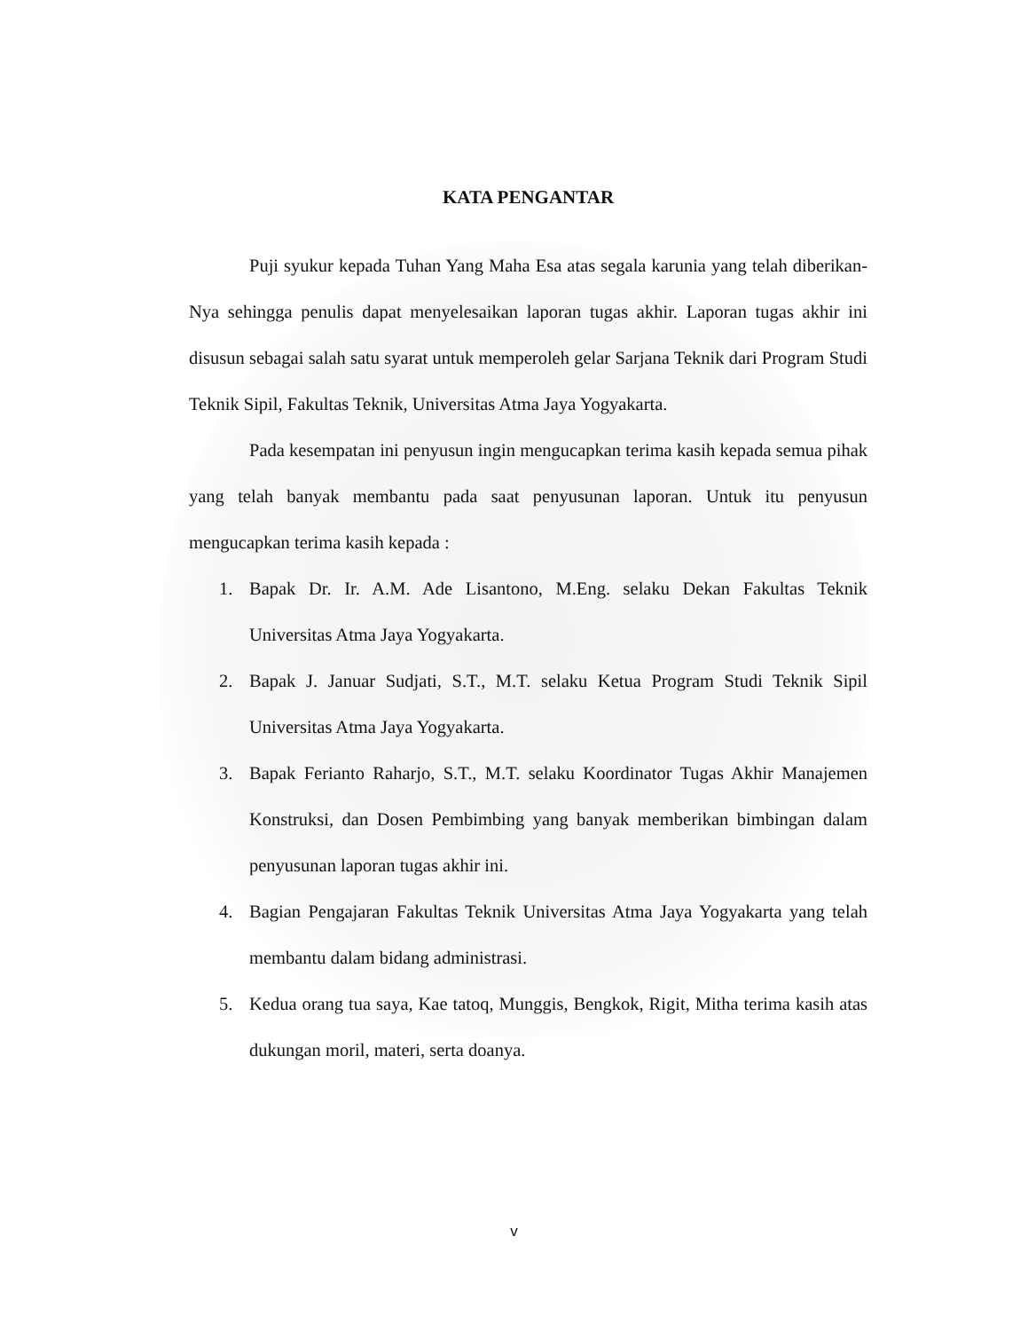KATA PENGANTAR
Puji syukur kepada Tuhan Yang Maha Esa atas segala karunia yang telah diberikan-Nya sehingga penulis dapat menyelesaikan laporan tugas akhir. Laporan tugas akhir ini disusun sebagai salah satu syarat untuk memperoleh gelar Sarjana Teknik dari Program Studi Teknik Sipil, Fakultas Teknik, Universitas Atma Jaya Yogyakarta.
Pada kesempatan ini penyusun ingin mengucapkan terima kasih kepada semua pihak yang telah banyak membantu pada saat penyusunan laporan. Untuk itu penyusun mengucapkan terima kasih kepada :
1. Bapak Dr. Ir. A.M. Ade Lisantono, M.Eng. selaku Dekan Fakultas Teknik Universitas Atma Jaya Yogyakarta.
2. Bapak J. Januar Sudjati, S.T., M.T. selaku Ketua Program Studi Teknik Sipil Universitas Atma Jaya Yogyakarta.
3. Bapak Ferianto Raharjo, S.T., M.T. selaku Koordinator Tugas Akhir Manajemen Konstruksi, dan Dosen Pembimbing yang banyak memberikan bimbingan dalam penyusunan laporan tugas akhir ini.
4. Bagian Pengajaran Fakultas Teknik Universitas Atma Jaya Yogyakarta yang telah membantu dalam bidang administrasi.
5. Kedua orang tua saya, Kae tatoq, Munggis, Bengkok, Rigit, Mitha terima kasih atas dukungan moril, materi, serta doanya.
v